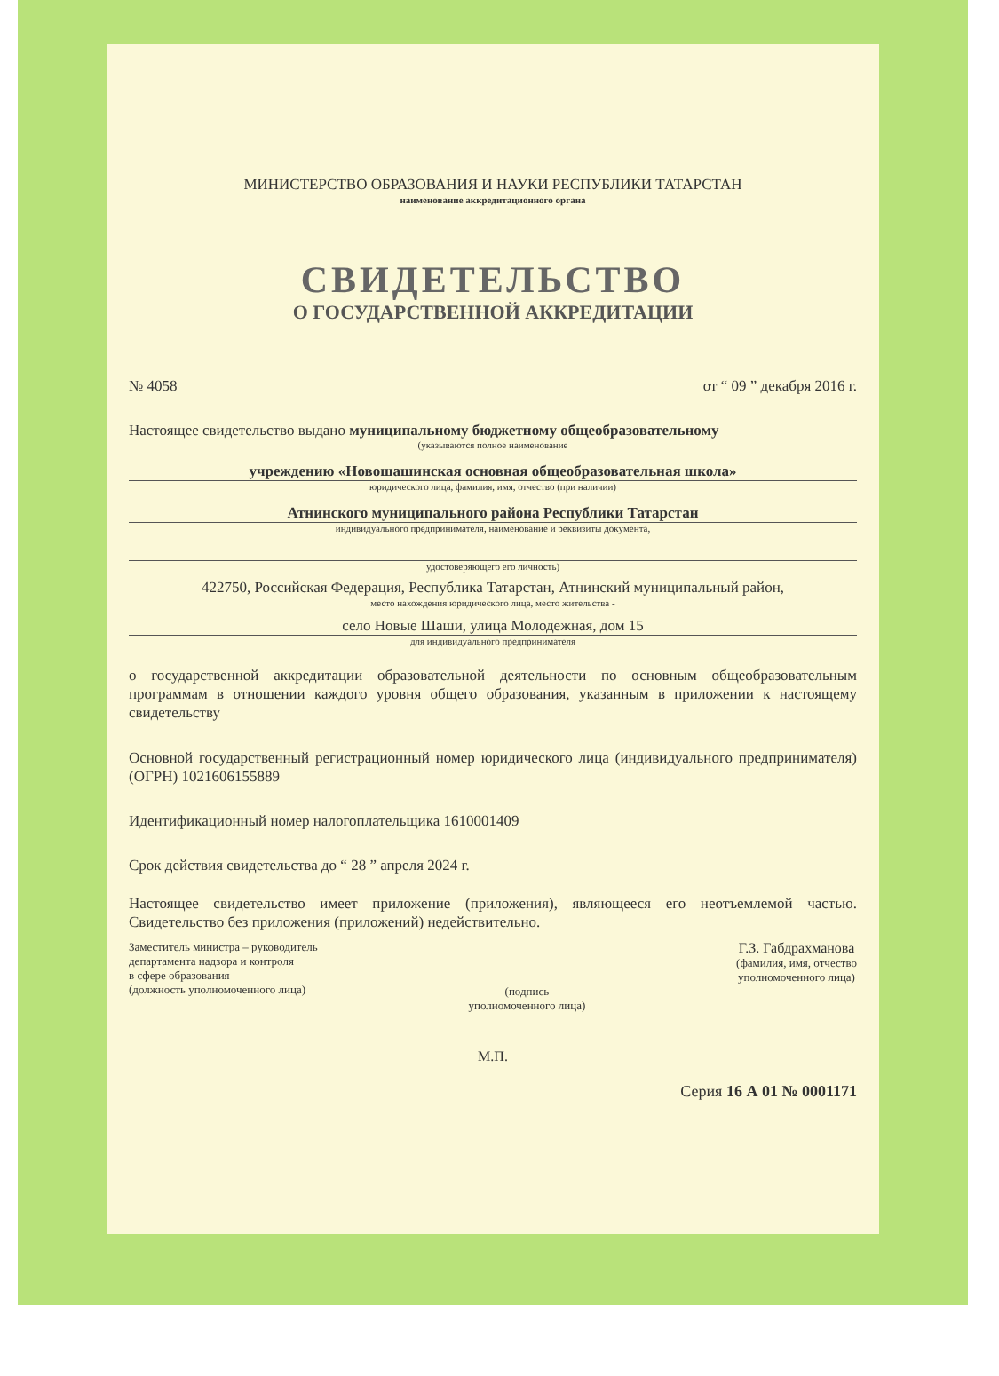МИНИСТЕРСТВО ОБРАЗОВАНИЯ И НАУКИ РЕСПУБЛИКИ ТАТАРСТАН
наименование аккредитационного органа
СВИДЕТЕЛЬСТВО
О ГОСУДАРСТВЕННОЙ АККРЕДИТАЦИИ
№ 4058 от “ 09 ” декабря 2016 г.
Настоящее свидетельство выдано муниципальному бюджетному общеобразовательному
(указываются полное наименование
учреждению «Новошашинская основная общеобразовательная школа»
юридического лица, фамилия, имя, отчество (при наличии)
Атнинского муниципального района Республики Татарстан
индивидуального предпринимателя, наименование и реквизиты документа,
удостоверяющего его личность)
422750, Российская Федерация, Республика Татарстан, Атнинский муниципальный район,
место нахождения юридического лица, место жительства -
село Новые Шаши, улица Молодежная, дом 15
для индивидуального предпринимателя
о государственной аккредитации образовательной деятельности по основным общеобразовательным программам в отношении каждого уровня общего образования, указанным в приложении к настоящему свидетельству
Основной государственный регистрационный номер юридического лица (индивидуального предпринимателя) (ОГРН) 1021606155889
Идентификационный номер налогоплательщика 1610001409
Срок действия свидетельства до “ 28 ” апреля 2024 г.
Настоящее свидетельство имеет приложение (приложения), являющееся его неотъемлемой частью. Свидетельство без приложения (приложений) недействительно.
Заместитель министра – руководитель
департамента надзора и контроля
в сфере образования
(должность уполномоченного лица)
(подпись
уполномоченного лица)
Г.З. Габдрахманова
(фамилия, имя, отчество
уполномоченного лица)
М.П.
Серия 16 А 01 № 0001171